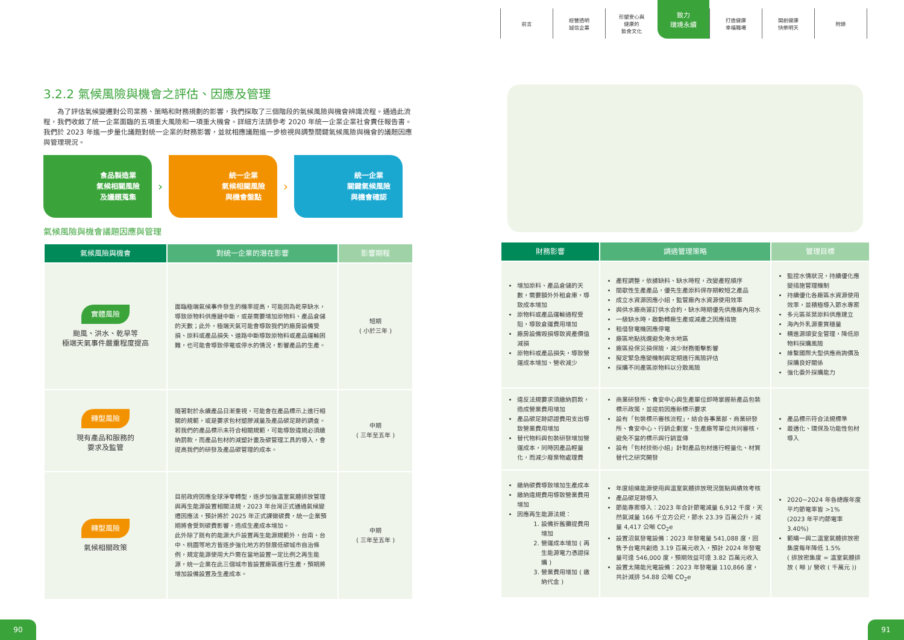前言 經營透明
誠信企業
形塑安心與
健康的
飲食文化
致力
環境永續
打造健康
幸福職場
開創健康
快樂明天
附錄
3.2.2 氣候風險與機會之評估、因應及管理
　　為了評估氣候變遷對公司業務、策略和財務規劃的影響，我們採取了三個階段的氣候風險與機會辨識流程。通過此流程，我們收斂了統一企業面臨的五項重大風險和一項重大機會。詳細方法請參考 2020 年統一企業企業社會責任報告書。我們於 2023 年進一步量化議題對統一企業的財務影響，並就相應議題進一步檢視與調整關鍵氣候風險與機會的議題因應與管理現況。
食品製造業
氣候相關風險
及議題蒐集
›
統一企業
氣候相關風險
與機會盤點
›
統一企業
關鍵氣候風險
與機會確認
氣候風險與機會議題因應與管理
| 氣候風險與機會 | 對統一企業的潛在影響 | 影響期程 |
| --- | --- | --- |
| 實體風險 颱風、洪水、乾旱等 極端天氣事件嚴重程度提高 | 面臨極端氣候事件發生的機率提高，可能因為乾旱缺水，導致原物料供應鏈中斷，或是需要增加原物料、產品倉儲的天數；此外，極端天氣可能會導致我們的廠房設備受損、原料或產品損失、道路中斷導致原物料或產品運輸困難，也可能會導致停電或停水的情況，影響產品的生產。 | 短期 ( 小於三年 ) |
| 轉型風險 現有產品和服務的 要求及監管 | 隨著對於永續產品日漸重視，可能會在產品標示上進行相關的規範，或是要求包材塑膠減量及產品碳足跡的調查。若我們的產品標示未符合相關規範，可能導致違規必須繳納罰款，而產品包材的減塑計畫及碳管理工具的導入，會提高我們的研發及產品碳管理的成本。 | 中期 ( 三年至五年 ) |
| 轉型風險 氣候相關政策 | 目前政府因應全球淨零轉型，逐步加強溫室氣體排放管理與再生能源設置相關法規，2023 年台灣正式通過氣候變遷因應法，預計將於 2025 年正式課徵碳費，統一企業預期將會受到碳費影響，造成生產成本增加。 此外除了既有的能源大戶設置再生能源規範外，台南、台中、桃園等地方皆逐步強化地方的發展低碳城市自治條例，規定能源使用大戶需在當地設置一定比例之再生能源，統一企業在此三個城市皆設置廠區進行生產，預期將增加設備設置及生產成本。 | 中期 ( 三年至五年 ) |
| 財務影響 | 調適管理策略 | 管理目標 |
| --- | --- | --- |
| 增加原料、產品倉儲的天數，需要額外外租倉庫，導致成本增加 原物料或產品運輸過程受阻，導致倉運費用增加 廠房設備毀損導致資產價值減損 原物料或產品損失，導致營運成本增加、營收減少 | 產程調整，依據缺料、缺水時程，改變產程順序 間歇性生產產品，優先生產原料保存期較短之產品 成立水資源因應小組，監管廠內水資源使用效率 與供水廠商簽訂供水合約，缺水時期優先供應廠內用水 一級缺水時，啟動轉廠生產或減產之因應措施 租借發電機因應停電 廠區地點挑選避免淹水地區 廠區投保災損保險，減少財務衝擊影響 擬定緊急應變機制與定期進行風險評估 採購不同產區原物料以分散風險 | 監控水情狀況，持續優化應變措施管理機制 持續優化各廠區水資源使用效率，並積極導入節水專案 多元區茶葉原料供應建立 海內外乳源重質穩量 精進源頭安全管理，降低原物料採購風險 維繫國際大型供應商詢價及採購良好關係 強化委外採購能力 |
| 違反法規要求須繳納罰款，造成營業費用增加 產品碳足跡認證費用支出導致營業費用增加 替代物料與包裝研發增加營運成本，同時因產品輕量化，而減少廢棄物處理費 | 商業研發所、食安中心與生產單位即時掌握新產品包裝標示政策，並提前因應新標示要求 設有「包裝標示審核流程」，結合各事業部、商業研發所、食安中心、行銷企劃室、生產廠等單位共同審核，避免不當的標示與行銷宣傳 設有「包材技術小組」針對產品包材進行輕量化、材質替代之研究開發 | 產品標示符合法規標準 最適化、環保及功能性包材導入 |
| 繳納碳費導致增加生產成本 繳納違規費用導致營業費用增加 因應再生能源法規： 1. 設備折舊攤提費用增加 2. 營運成本增加 ( 再生能源電力憑證採購 ) 3. 營業費用增加 ( 繳納代金 ) | 年度組織能源使用與溫室氣體排放現況盤點與績效考核 產品碳足跡導入 節能專案導入：2023 年合計節電減量 6,912 千度，天然氣減量 166 千立方公尺，節水 23.39 百萬公升，減量 4,417 公噸 CO<sub>2</sub>e 設置沼氣發電設備：2023 年發電量 541,088 度，回售予台電共創造 3.19 百萬元收入，預計 2024 年發電量可達 546,000 度，預期效益可達 3.82 百萬元收入 設置太陽能光電設備：2023 年發電量 110,866 度，共計減排 54.88 公噸 CO<sub>2</sub>e | 2020~2024 年各總廠年度平均節電率皆 >1% (2023 年平均節電率 3.40%) 範疇一與二溫室氣體排放密集度每年降低 1.5% ( 排放密集度 = 溫室氣體排放 ( 噸 )/ 營收 ( 千萬元 )) |
90 91